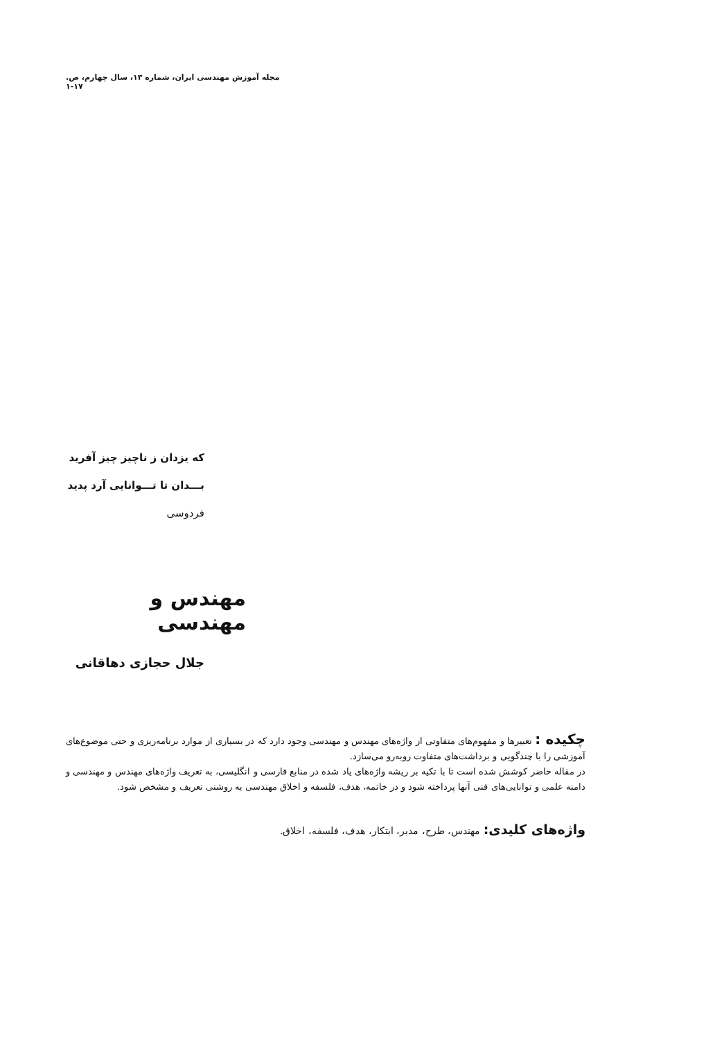مجله آموزش مهندسی ایران، شماره ۱۳، سال چهارم، ص. ۱۷-۱
که یزدان ز ناچیز چیز آفرید
بـــدان تا تـــوانایی آرد پدید
فردوسی
مهندس و مهندسی
جلال حجازی دهاقانی
چکیده : تعبیرها و مفهوم‌های متفاوتی از واژه‌های مهندس و مهندسی وجود دارد که در بسیاری از موارد برنامه‌ریزی و حتی موضوع‌های آموزشی را با چندگویی و برداشت‌های متفاوت روبه‌رو می‌سازد.
در مقاله حاضر کوشش شده است تا با تکیه بر ریشه واژه‌های یاد شده در منابع فارسی و انگلیسی، به تعریف واژه‌های مهندس و مهندسی و دامنه علمی و توانایی‌های فنی آنها پرداخته شود و در خاتمه، هدف، فلسفه و اخلاق مهندسی به روشنی تعریف و مشخص شود.
واژه‌های کلیدی: مهندس، طرح، مدبر، ابتکار، هدف، فلسفه، اخلاق.